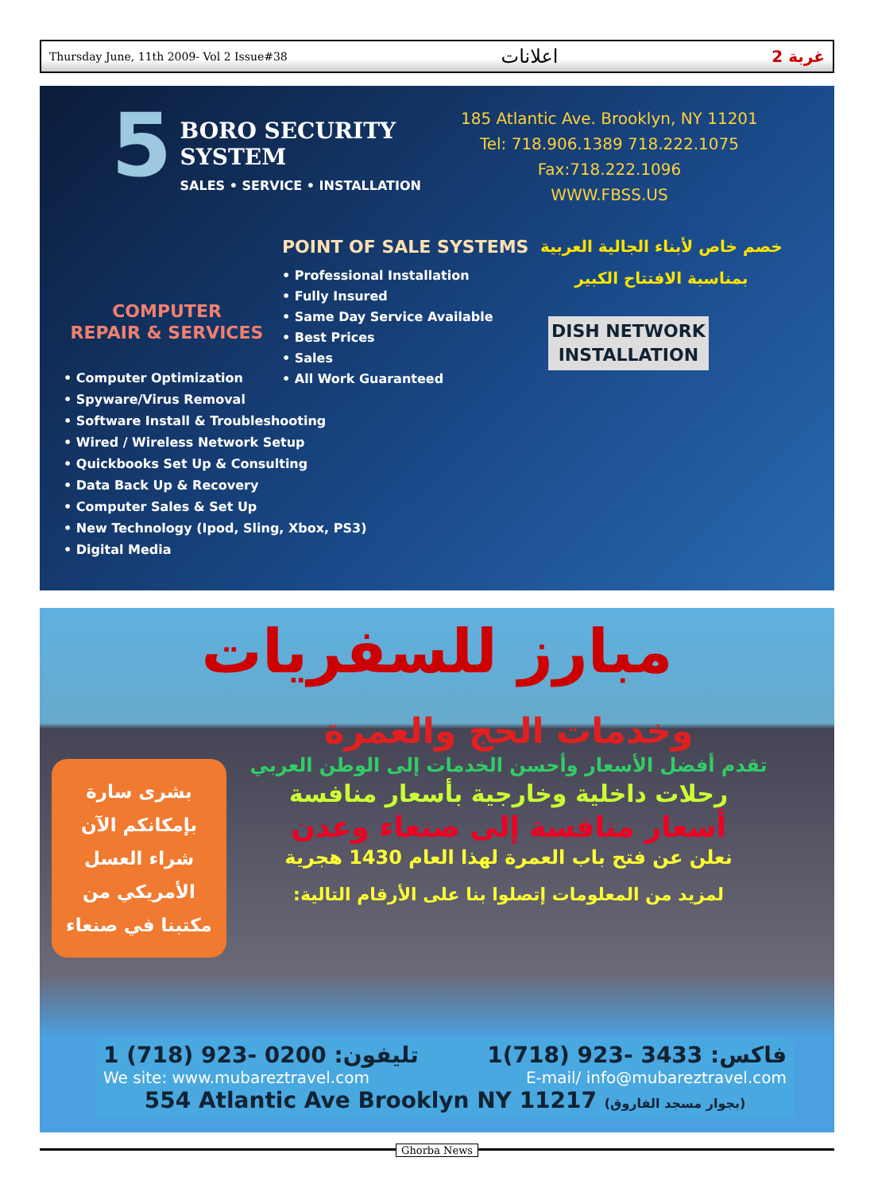Thursday June, 11th 2009- Vol 2 Issue#38 اعلانات غربة 2
5
BORO SECURITY SYSTEM
SALES • SERVICE • INSTALLATION
185 Atlantic Ave. Brooklyn, NY 11201
Tel: 718.906.1389 718.222.1075
Fax:718.222.1096
WWW.FBSS.US
POINT OF SALE SYSTEMS
• Professional Installation
• Fully Insured
• Same Day Service Available
• Best Prices
• Sales
• All Work Guaranteed
خصم خاص لأبناء الجالية العربية
بمناسبة الافتتاح الكبير
DISH NETWORK
INSTALLATION
COMPUTER
REPAIR & SERVICES
• Computer Optimization
• Spyware/Virus Removal
• Software Install & Troubleshooting
• Wired / Wireless Network Setup
• Quickbooks Set Up & Consulting
• Data Back Up & Recovery
• Computer Sales & Set Up
• New Technology (Ipod, Sling, Xbox, PS3)
• Digital Media
مبارز للسفريات
بشرى سارة
بإمكانكم الآن
شراء العسل
الأمريكي من
مكتبنا في صنعاء
وخدمات الحج والعمرة
تقدم أفضل الأسعار وأحسن الخدمات إلى الوطن العربي
رحلات داخلية وخارجية بأسعار منافسة
أسعار منافسة إلى صنعاء وعدن
نعلن عن فتح باب العمرة لهذا العام 1430 هجرية
لمزيد من المعلومات إتصلوا بنا على الأرقام التالية:
1 (718) 923- 0200 :تليفون 1(718) 923- 3433 :فاكس
We site: www.mubareztravel.com E-mail/ info@mubareztravel.com
554 Atlantic Ave Brooklyn NY 11217 (بجوار مسجد الفاروق)
Ghorba News